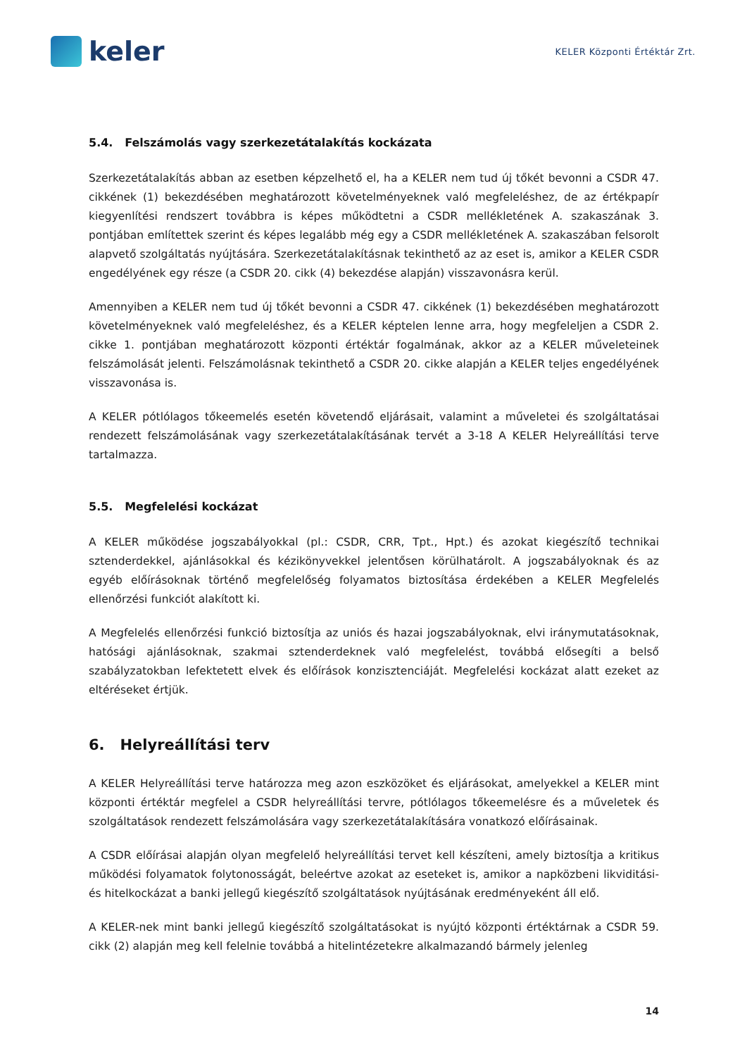keler
KELER Központi Értéktár Zrt.
5.4. Felszámolás vagy szerkezetátalakítás kockázata
Szerkezetátalakítás abban az esetben képzelhető el, ha a KELER nem tud új tőkét bevonni a CSDR 47. cikkének (1) bekezdésében meghatározott követelményeknek való megfeleléshez, de az értékpapír kiegyenlítési rendszert továbbra is képes működtetni a CSDR mellékletének A. szakaszának 3. pontjában említettek szerint és képes legalább még egy a CSDR mellékletének A. szakaszában felsorolt alapvető szolgáltatás nyújtására. Szerkezetátalakításnak tekinthető az az eset is, amikor a KELER CSDR engedélyének egy része (a CSDR 20. cikk (4) bekezdése alapján) visszavonásra kerül.
Amennyiben a KELER nem tud új tőkét bevonni a CSDR 47. cikkének (1) bekezdésében meghatározott követelményeknek való megfeleléshez, és a KELER képtelen lenne arra, hogy megfeleljen a CSDR 2. cikke 1. pontjában meghatározott központi értéktár fogalmának, akkor az a KELER műveleteinek felszámolását jelenti. Felszámolásnak tekinthető a CSDR 20. cikke alapján a KELER teljes engedélyének visszavonása is.
A KELER pótlólagos tőkeemelés esetén követendő eljárásait, valamint a műveletei és szolgáltatásai rendezett felszámolásának vagy szerkezetátalakításának tervét a 3-18 A KELER Helyreállítási terve tartalmazza.
5.5. Megfelelési kockázat
A KELER működése jogszabályokkal (pl.: CSDR, CRR, Tpt., Hpt.) és azokat kiegészítő technikai sztenderdekkel, ajánlásokkal és kézikönyvekkel jelentősen körülhatárolt. A jogszabályoknak és az egyéb előírásoknak történő megfelelőség folyamatos biztosítása érdekében a KELER Megfelelés ellenőrzési funkciót alakított ki.
A Megfelelés ellenőrzési funkció biztosítja az uniós és hazai jogszabályoknak, elvi iránymutatásoknak, hatósági ajánlásoknak, szakmai sztenderdeknek való megfelelést, továbbá elősegíti a belső szabályzatokban lefektetett elvek és előírások konzisztenciáját. Megfelelési kockázat alatt ezeket az eltéréseket értjük.
6. Helyreállítási terv
A KELER Helyreállítási terve határozza meg azon eszközöket és eljárásokat, amelyekkel a KELER mint központi értéktár megfelel a CSDR helyreállítási tervre, pótlólagos tőkeemelésre és a műveletek és szolgáltatások rendezett felszámolására vagy szerkezetátalakítására vonatkozó előírásainak.
A CSDR előírásai alapján olyan megfelelő helyreállítási tervet kell készíteni, amely biztosítja a kritikus működési folyamatok folytonosságát, beleértve azokat az eseteket is, amikor a napközbeni likviditási- és hitelkockázat a banki jellegű kiegészítő szolgáltatások nyújtásának eredményeként áll elő.
A KELER-nek mint banki jellegű kiegészítő szolgáltatásokat is nyújtó központi értéktárnak a CSDR 59. cikk (2) alapján meg kell felelnie továbbá a hitelintézetekre alkalmazandó bármely jelenleg
14